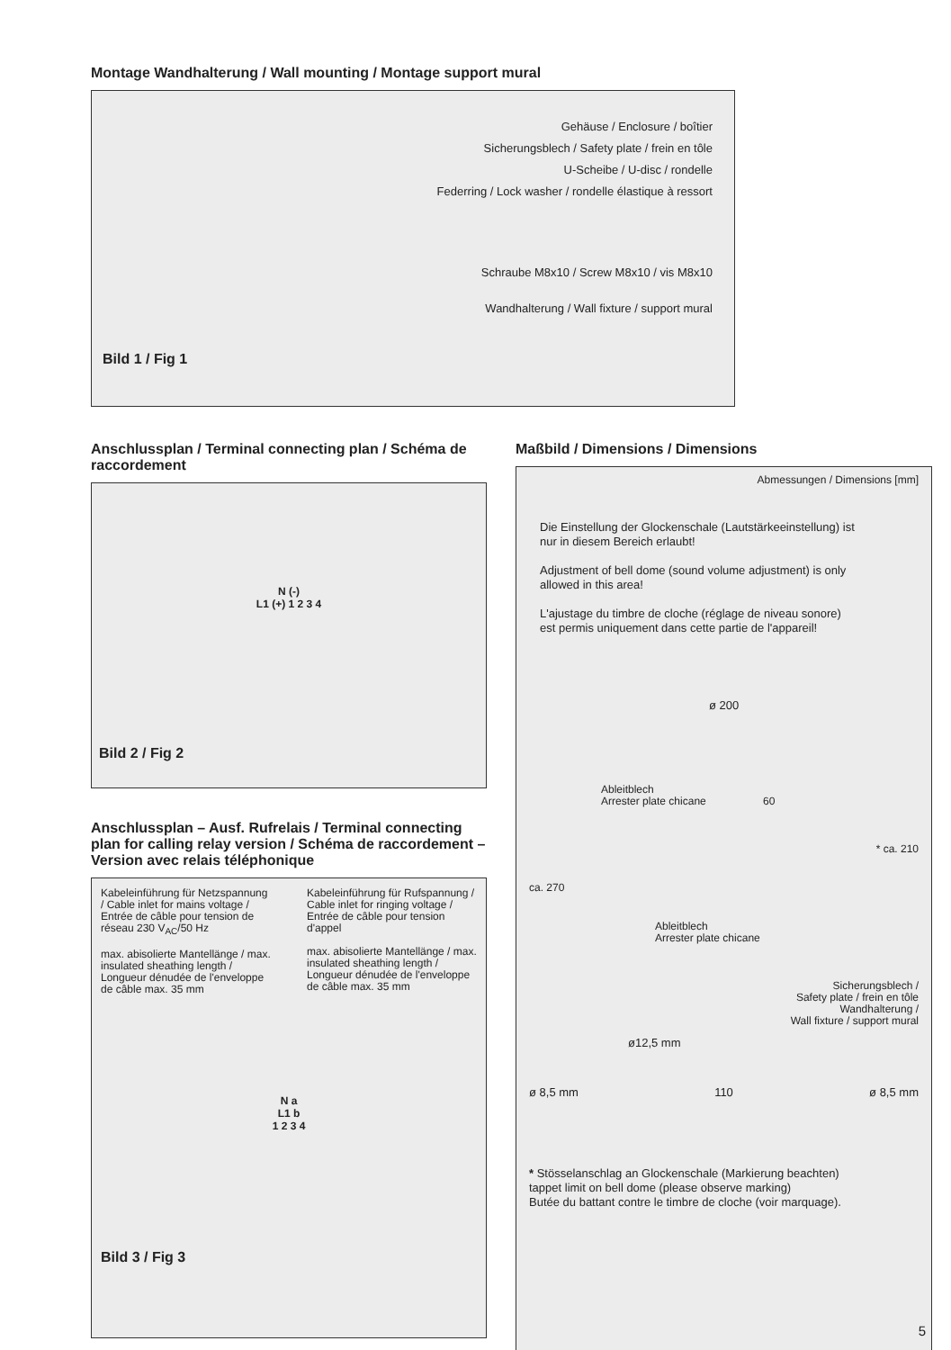Montage Wandhalterung / Wall mounting / Montage support mural
Gehäuse / Enclosure / boîtier
Sicherungsblech / Safety plate / frein en tôle
U-Scheibe / U-disc / rondelle
Federring / Lock washer / rondelle élastique à ressort
Schraube M8x10 / Screw M8x10 / vis M8x10
Wandhalterung / Wall fixture / support mural
Bild 1 / Fig 1
Anschlussplan / Terminal connecting plan / Schéma de raccordement
N (-)
L1 (+) 1 2 3 4
Bild 2 / Fig 2
Anschlussplan – Ausf. Rufrelais / Terminal connecting plan for calling relay version / Schéma de raccordement – Version avec relais téléphonique
Kabeleinführung für Netzspannung / Cable inlet for mains voltage / Entrée de câble pour tension de réseau 230 V<sub>AC</sub>/50 Hz
max. abisolierte Mantellänge / max. insulated sheathing length / Longueur dénudée de l'enveloppe de câble max. 35 mm
Kabeleinführung für Rufspannung / Cable inlet for ringing voltage / Entrée de câble pour tension d'appel
max. abisolierte Mantellänge / max. insulated sheathing length / Longueur dénudée de l'enveloppe de câble max. 35 mm
N a
L1 b
1 2 3 4
Bild 3 / Fig 3
Maßbild / Dimensions / Dimensions
Abmessungen / Dimensions [mm]
Die Einstellung der Glockenschale (Lautstärkeeinstellung) ist nur in diesem Bereich erlaubt!
Adjustment of bell dome (sound volume adjustment) is only allowed in this area!
L'ajustage du timbre de cloche (réglage de niveau sonore) est permis uniquement dans cette partie de l'appareil!
ø 200
Ableitblech
Arrester plate chicane 60
* ca. 210
ca. 270
Ableitblech
Arrester plate chicane
Sicherungsblech /
Safety plate / frein en tôle
Wandhalterung /
Wall fixture / support mural
ø12,5 mm
ø 8,5 mm 110 ø 8,5 mm
* Stösselanschlag an Glockenschale (Markierung beachten)
tappet limit on bell dome (please observe marking)
Butée du battant contre le timbre de cloche (voir marquage).
5